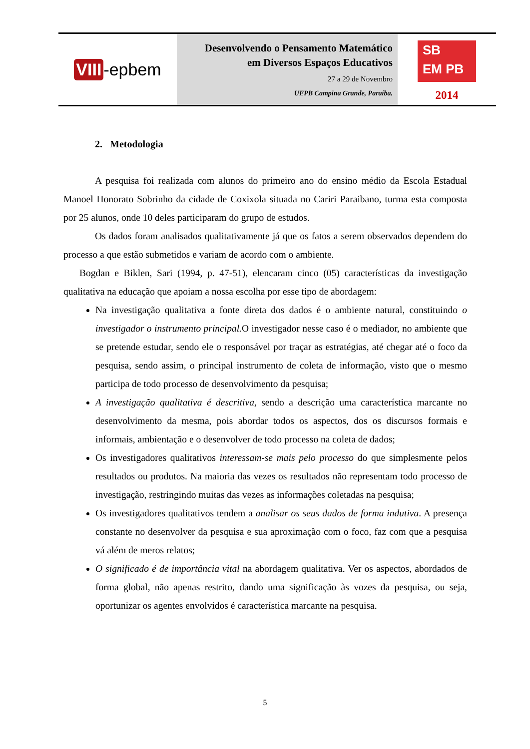VIII -epbem
Desenvolvendo o Pensamento Matemático
em Diversos Espaços Educativos
27 a 29 de Novembro
UEPB Campina Grande, Paraíba.
SB
EM PB
2014
2. Metodologia
A pesquisa foi realizada com alunos do primeiro ano do ensino médio da Escola Estadual Manoel Honorato Sobrinho da cidade de Coxixola situada no Cariri Paraibano, turma esta composta por 25 alunos, onde 10 deles participaram do grupo de estudos.
Os dados foram analisados qualitativamente já que os fatos a serem observados dependem do processo a que estão submetidos e variam de acordo com o ambiente.
Bogdan e Biklen, Sari (1994, p. 47-51), elencaram cinco (05) características da investigação qualitativa na educação que apoiam a nossa escolha por esse tipo de abordagem:
Na investigação qualitativa a fonte direta dos dados é o ambiente natural, constituindo o investigador o instrumento principal. O investigador nesse caso é o mediador, no ambiente que se pretende estudar, sendo ele o responsável por traçar as estratégias, até chegar até o foco da pesquisa, sendo assim, o principal instrumento de coleta de informação, visto que o mesmo participa de todo processo de desenvolvimento da pesquisa;
A investigação qualitativa é descritiva, sendo a descrição uma característica marcante no desenvolvimento da mesma, pois abordar todos os aspectos, dos os discursos formais e informais, ambientação e o desenvolver de todo processo na coleta de dados;
Os investigadores qualitativos interessam-se mais pelo processo do que simplesmente pelos resultados ou produtos. Na maioria das vezes os resultados não representam todo processo de investigação, restringindo muitas das vezes as informações coletadas na pesquisa;
Os investigadores qualitativos tendem a analisar os seus dados de forma indutiva. A presença constante no desenvolver da pesquisa e sua aproximação com o foco, faz com que a pesquisa vá além de meros relatos;
O significado é de importância vital na abordagem qualitativa. Ver os aspectos, abordados de forma global, não apenas restrito, dando uma significação às vozes da pesquisa, ou seja, oportunizar os agentes envolvidos é característica marcante na pesquisa.
5